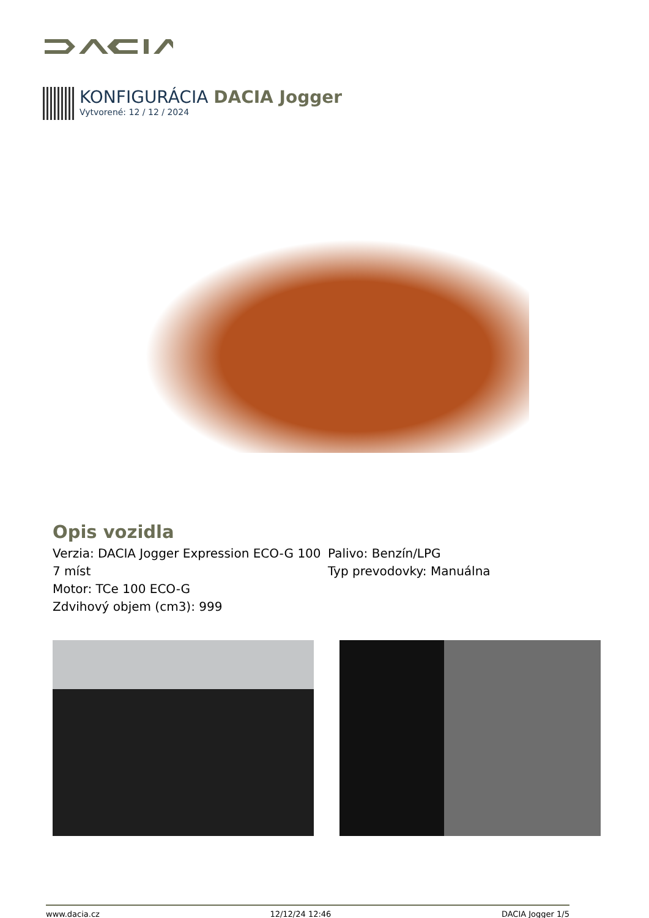KONFIGURÁCIA DACIA Jogger
Vytvorené: 12 / 12 / 2024
Opis vozidla
Verzia: DACIA Jogger Expression ECO-G 100 7 míst
Motor: TCe 100 ECO-G
Zdvihový objem (cm3): 999
Palivo: Benzín/LPG
Typ prevodovky: Manuálna
www.dacia.cz 12/12/24 12:46 DACIA Jogger 1/5